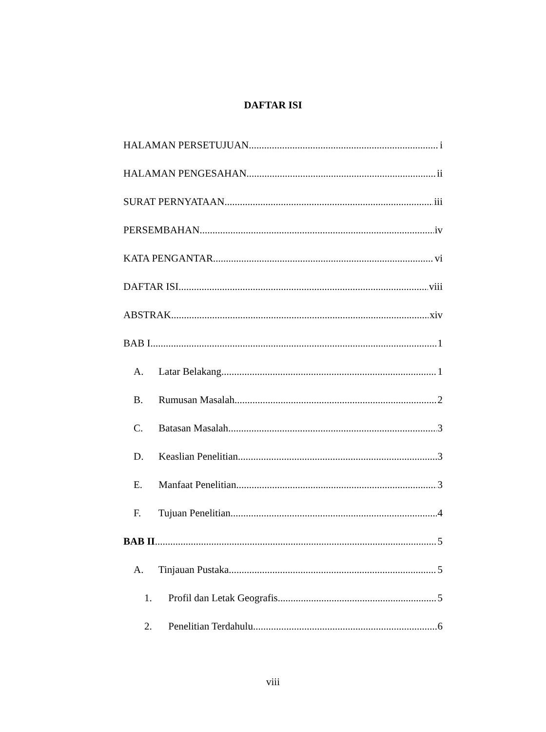DAFTAR ISI
HALAMAN PERSETUJUAN i
HALAMAN PENGESAHAN ii
SURAT PERNYATAAN iii
PERSEMBAHAN iv
KATA PENGANTAR vi
DAFTAR ISI viii
ABSTRAK xiv
BAB I 1
A. Latar Belakang 1
B. Rumusan Masalah 2
C. Batasan Masalah 3
D. Keaslian Penelitian 3
E. Manfaat Penelitian 3
F. Tujuan Penelitian 4
BAB II 5
A. Tinjauan Pustaka 5
1. Profil dan Letak Geografis 5
2. Penelitian Terdahulu 6
viii